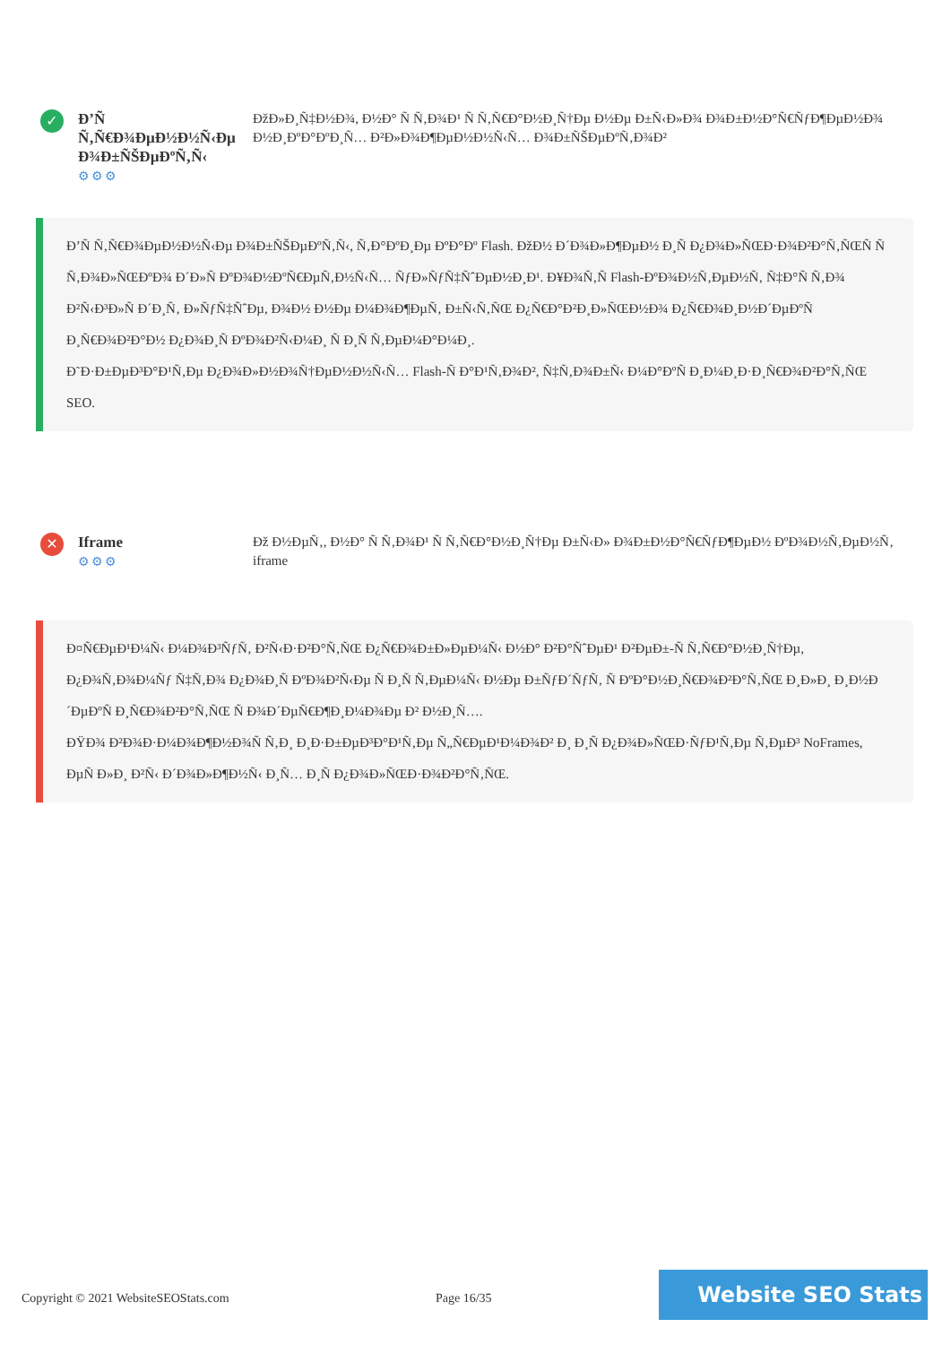✓
Đ’Ñ Ñ‚Ñ€Đ¾ĐµĐ½Đ½Ñ‹Đµ Đ¾Đ±ÑŠĐµĐºÑ‚Ñ‹
⚙⚙⚙
ĐžĐ»Đ¸Ñ‡Đ½Đ¾, Đ½Đ° Ñ Ñ‚Đ¾Đ¹ Ñ Ñ‚Ñ€Đ°Đ½Đ¸Ñ†Đµ Đ½Đµ Đ±Ñ‹Đ»Đ¾ Đ¾Đ±Đ½Đ°Ñ€ÑƒĐ¶ĐµĐ½Đ¾ Đ½Đ¸ĐºĐ°ĐºĐ¸Ñ… Đ²Đ»Đ¾Đ¶ĐµĐ½Đ½Ñ‹Ñ… Đ¾Đ±ÑŠĐµĐºÑ‚Đ¾Đ²
Đ’Ñ Ñ‚Ñ€Đ¾ĐµĐ½Đ½Ñ‹Đµ Đ¾Đ±ÑŠĐµĐºÑ‚Ñ‹, Ñ‚Đ°ĐºĐ¸Đµ ĐºĐ°Đº Flash. ĐžĐ½ Đ´Đ¾Đ»Đ¶ĐµĐ½ Đ¸Ñ Đ¿Đ¾Đ»ÑŒĐ·Đ¾Đ²Đ°Ñ‚ÑŒÑ Ñ Ñ‚Đ¾Đ»ÑŒĐºĐ¾ Đ´Đ»Ñ ĐºĐ¾Đ½ĐºÑ€ĐµÑ‚Đ½Ñ‹Ñ… ÑƒĐ»ÑƒÑ‡ÑˆĐµĐ½Đ¸Đ¹. Đ¥Đ¾Ñ‚Ñ Flash-ĐºĐ¾Đ½Ñ‚ĐµĐ½Ñ‚ Ñ‡Đ°Ñ Ñ‚Đ¾ Đ²Ñ‹Đ³Đ»Ñ Đ´Đ¸Ñ‚ Đ»ÑƒÑ‡ÑˆĐµ, Đ¾Đ½ Đ½Đµ Đ¼Đ¾Đ¶ĐµÑ‚ Đ±Ñ‹Ñ‚ÑŒ Đ¿Ñ€Đ°Đ²Đ¸Đ»ÑŒĐ½Đ¾ Đ¿Ñ€Đ¾Đ¸Đ½Đ´ĐµĐºÑ Đ¸Ñ€Đ¾Đ²Đ°Đ½ Đ¿Đ¾Đ¸Ñ ĐºĐ¾Đ²Ñ‹Đ¼Đ¸ Ñ Đ¸Ñ Ñ‚ĐµĐ¼Đ°Đ¼Đ¸.
Đ˜Đ·Đ±ĐµĐ³Đ°Đ¹Ñ‚Đµ Đ¿Đ¾Đ»Đ½Đ¾Ñ†ĐµĐ½Đ½Ñ‹Ñ… Flash-Ñ Đ°Đ¹Ñ‚Đ¾Đ², Ñ‡Ñ‚Đ¾Đ±Ñ‹ Đ¼Đ°ĐºÑ Đ¸Đ¼Đ¸Đ·Đ¸Ñ€Đ¾Đ²Đ°Ñ‚ÑŒ SEO.
✕
Iframe
⚙⚙⚙
Đž Đ½ĐµÑ‚, Đ½Đ° Ñ Ñ‚Đ¾Đ¹ Ñ Ñ‚Ñ€Đ°Đ½Đ¸Ñ†Đµ Đ±Ñ‹Đ» Đ¾Đ±Đ½Đ°Ñ€ÑƒĐ¶ĐµĐ½ ĐºĐ¾Đ½Ñ‚ĐµĐ½Ñ‚ iframe
Đ¤Ñ€ĐµĐ¹Đ¼Ñ‹ Đ¼Đ¾Đ³ÑƒÑ‚ Đ²Ñ‹Đ·Đ²Đ°Ñ‚ÑŒ Đ¿Ñ€Đ¾Đ±Đ»ĐµĐ¼Ñ‹ Đ½Đ° Đ²Đ°ÑˆĐµĐ¹ Đ²ĐµĐ±-Ñ Ñ‚Ñ€Đ°Đ½Đ¸Ñ†Đµ, Đ¿Đ¾Ñ‚Đ¾Đ¼Ñƒ Ñ‡Ñ‚Đ¾ Đ¿Đ¾Đ¸Ñ ĐºĐ¾Đ²Ñ‹Đµ Ñ Đ¸Ñ Ñ‚ĐµĐ¼Ñ‹ Đ½Đµ Đ±ÑƒĐ´ÑƒÑ‚ Ñ ĐºĐ°Đ½Đ¸Ñ€Đ¾Đ²Đ°Ñ‚ÑŒ Đ¸Đ»Đ¸ Đ¸Đ½Đ´ĐµĐºÑ Đ¸Ñ€Đ¾Đ²Đ°Ñ‚ÑŒ Ñ Đ¾Đ´ĐµÑ€Đ¶Đ¸Đ¼Đ¾Đµ Đ² Đ½Đ¸Ñ….
ĐŸĐ¾ Đ²Đ¾Đ·Đ¼Đ¾Đ¶Đ½Đ¾Ñ Ñ‚Đ¸ Đ¸Đ·Đ±ĐµĐ³Đ°Đ¹Ñ‚Đµ Ñ„Ñ€ĐµĐ¹Đ¼Đ¾Đ² Đ¸ Đ¸Ñ Đ¿Đ¾Đ»ÑŒĐ·ÑƒĐ¹Ñ‚Đµ Ñ‚ĐµĐ³ NoFrames, ĐµÑ Đ»Đ¸ Đ²Ñ‹ Đ´Đ¾Đ»Đ¶Đ½Ñ‹ Đ¸Ñ… Đ¸Ñ Đ¿Đ¾Đ»ÑŒĐ·Đ¾Đ²Đ°Ñ‚ÑŒ.
Copyright © 2021 WebsiteSEOStats.com
Page 16/35
Website SEO Stats